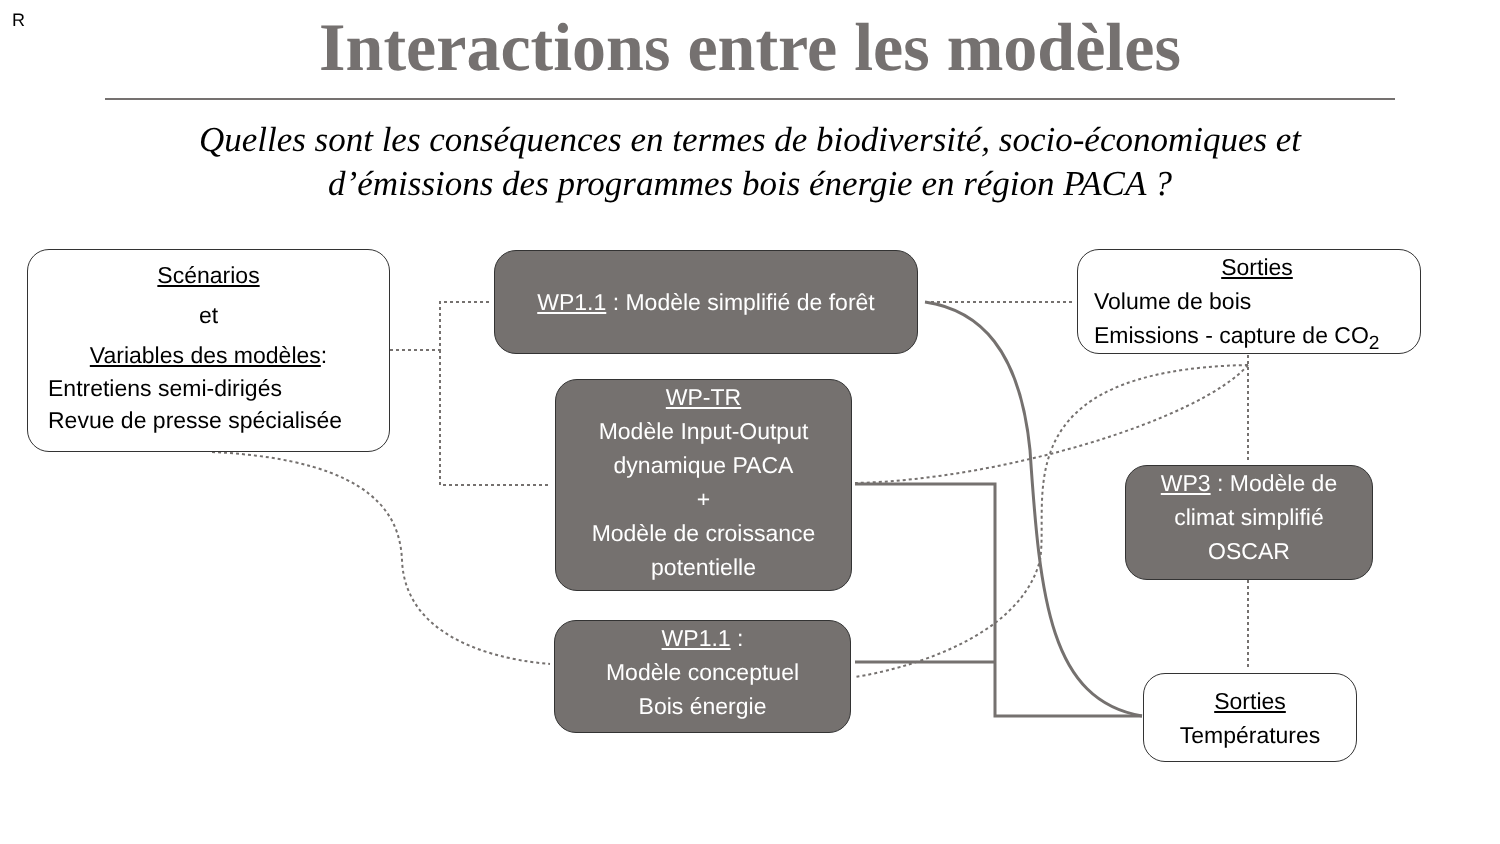R
Interactions entre les modèles
Quelles sont les conséquences en termes de biodiversité, socio-économiques et
d’émissions des programmes bois énergie en région PACA ?
Scénarios
et
Variables des modèles:
Entretiens semi-dirigés
Revue de presse spécialisée
WP1.1 : Modèle simplifié de forêt
WP-TR
Modèle Input-Output
dynamique PACA
+
Modèle de croissance
potentielle
WP1.1 :
Modèle conceptuel
Bois énergie
Sorties
Volume de bois
Emissions - capture de CO<sub>2</sub>
WP3 : Modèle de
climat simplifié
OSCAR
Sorties
Températures